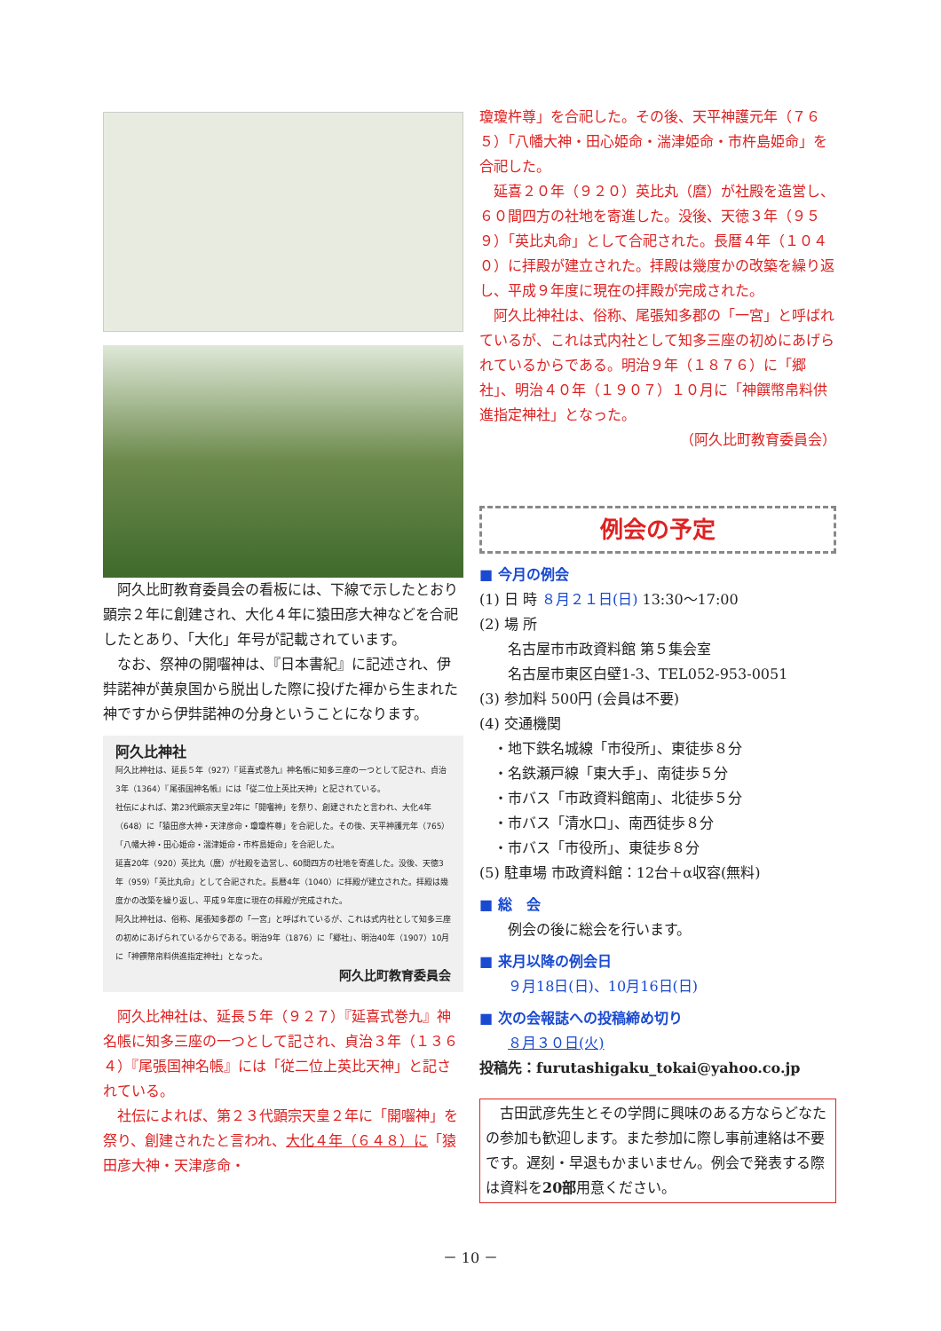阿久比町教育委員会の看板には、下線で示したとおり顕宗２年に創建され、大化４年に猿田彦大神などを合祀したとあり、「大化」年号が記載されています。
　なお、祭神の開囓神は、『日本書紀』に記述され、伊弉諾神が黄泉国から脱出した際に投げた褌から生まれた神ですから伊弉諾神の分身ということになります。
阿久比神社
阿久比神社は、延長５年（927）『延喜式巻九』神名帳に知多三座の一つとして記され、貞治3年（1364）『尾張国神名帳』には「従二位上英比天神」と記されている。
社伝によれば、第23代顕宗天皇2年に「開囓神」を祭り、創建されたと言われ、大化4年（648）に「猿田彦大神・天津彦命・瓊瓊杵尊」を合祀した。その後、天平神護元年（765）「八幡大神・田心姫命・湍津姫命・市杵島姫命」を合祀した。
延喜20年（920）英比丸（麿）が社殿を造営し、60間四方の社地を寄進した。没後、天徳3年（959）「英比丸命」として合祀された。長暦4年（1040）に拝殿が建立された。拝殿は幾度かの改築を繰り返し、平成９年度に現在の拝殿が完成された。
阿久比神社は、俗称、尾張知多郡の「一宮」と呼ばれているが、これは式内社として知多三座の初めにあげられているからである。明治9年（1876）に「郷社」、明治40年（1907）10月に「神饌幣帛料供進指定神社」となった。
阿久比町教育委員会
　阿久比神社は、延長５年（９２７）『延喜式巻九』神名帳に知多三座の一つとして記され、貞治３年（１３６４）『尾張国神名帳』には「従二位上英比天神」と記されている。
　社伝によれば、第２３代顕宗天皇２年に「開囓神」を祭り、創建されたと言われ、大化４年（６４８）に「猿田彦大神・天津彦命・
瓊瓊杵尊」を合祀した。その後、天平神護元年（７６５）「八幡大神・田心姫命・湍津姫命・市杵島姫命」を合祀した。
　延喜２０年（９２０）英比丸（麿）が社殿を造営し、６０間四方の社地を寄進した。没後、天徳３年（９５９）「英比丸命」として合祀された。長暦４年（１０４０）に拝殿が建立された。拝殿は幾度かの改築を繰り返し、平成９年度に現在の拝殿が完成された。
　阿久比神社は、俗称、尾張知多郡の「一宮」と呼ばれているが、これは式内社として知多三座の初めにあげられているからである。明治９年（１８７６）に「郷社」、明治４０年（１９０７）１０月に「神饌幣帛料供進指定神社」となった。
（阿久比町教育委員会）
例会の予定
■ 今月の例会
(1) 日 時 ８月２１日(日) 13:30〜17:00
(2) 場 所
　　名古屋市市政資料館 第５集会室
　　名古屋市東区白壁1-3、TEL052-953-0051
(3) 参加料 500円 (会員は不要)
(4) 交通機関
　・地下鉄名城線「市役所」、東徒歩８分
　・名鉄瀬戸線「東大手」、南徒歩５分
　・市バス「市政資料館南」、北徒歩５分
　・市バス「清水口」、南西徒歩８分
　・市バス「市役所」、東徒歩８分
(5) 駐車場 市政資料館：12台＋α収容(無料)
■ 総　会
　　例会の後に総会を行います。
■ 来月以降の例会日
　　９月18日(日)、10月16日(日)
■ 次の会報誌への投稿締め切り
　　８月３０日(火)
投稿先：furutashigaku_tokai@yahoo.co.jp
　古田武彦先生とその学問に興味のある方ならどなたの参加も歓迎します。また参加に際し事前連絡は不要です。遅刻・早退もかまいません。例会で発表する際は資料を20部用意ください。
－ 10 －